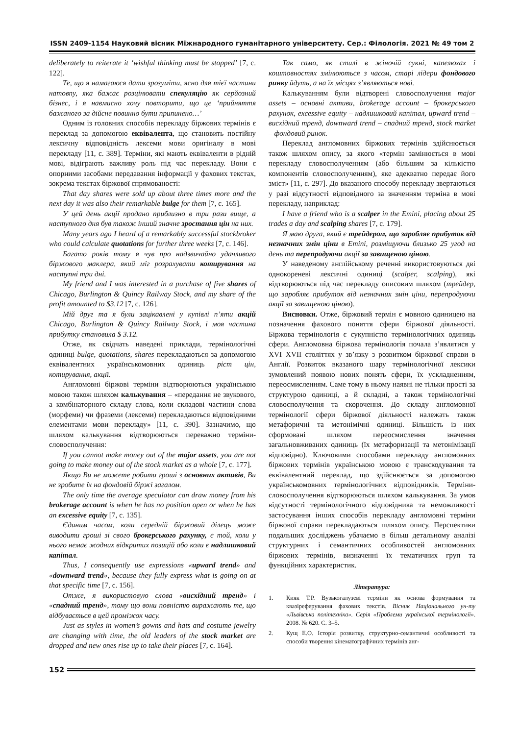ISSN 2409-1154 Науковий вісник Міжнародного гуманітарного університету. Сер.: Філологія. 2021 № 49 том 2
deliberately to reiterate it ‘wishful thinking must be stopped’ [7, с. 122].
Те, що я намагаюся дати зрозуміти, ясно для тієї частини натовпу, яка бажає розцінювати спекуляцію як серйозний бізнес, і я навмисно хочу повторити, що це ‘прийняття бажаного за дійсне повинно бути припинено…’
Одним із головних способів перекладу біржових термінів є переклад за допомогою еквівалента, що становить постійну лексичну відповідність лексеми мови оригіналу в мові перекладу [11, с. 389]. Терміни, які мають еквіваленти в рідній мові, відіграють важливу роль під час перекладу. Вони є опорними засобами передавання інформації у фахових текстах, зокрема текстах біржової спрямованості:
That day shares were sold up about three times more and the next day it was also their remarkable bulge for them [7, с. 165].
У цей день акції продано приблизно в три рази вище, а наступного дня був також інший значне зростання цін на них.
Many years ago I heard of a remarkably successful stockbroker who could calculate quotations for further three weeks [7, с. 146].
Багато років тому я чув про надзвичайно удачливого біржового маклера, який міг розрахувати котирування на наступні три дні.
My friend and I was interested in a purchase of five shares of Chicago, Burlington & Quincy Railway Stock, and my share of the profit amounted to $3.12 [7, с. 126].
Мій друг та я були зацікавлені у купівлі п’яти акцій Chicago, Burlington & Quincy Railway Stock, і моя частина прибутку становила $ 3.12.
Отже, як свідчать наведені приклади, термінологічні одиниці bulge, quotations, shares перекладаються за допомогою еквівалентних українськомовних одиниць ріст цін, котирування, акції.
Англомовні біржові терміни відтворюються українською мовою також шляхом калькування – «передання не звукового, а комбінаторного складу слова, коли складові частини слова (морфеми) чи фраземи (лексеми) перекладаються відповідними елементами мови перекладу» [11, с. 390]. Зазначимо, що шляхом калькування відтворюються переважно терміни-словосполучення:
If you cannot make money out of the major assets, you are not going to make money out of the stock market as a whole [7, с. 177].
Якщо Ви не можете робити гроші з основних активів, Ви не зробите їх на фондовій біржі загалом.
The only time the average speculator can draw money from his brokerage account is when he has no position open or when he has an excessive equity [7, с. 135].
Єдиним часом, коли середній біржовий ділець може виводити гроші зі свого брокерського рахунку, є той, коли у нього немає жодних відкритих позицій або коли є надлишковий капітал.
Thus, I consequently use expressions «upward trend» and «downward trend», because they fully express what is going on at that specific time [7, с. 156].
Отже, я використовую слова «висхідний тренд» і «спадний тренд», тому що вони повністю виражають те, що відбувається в цей проміжок часу.
Just as styles in women’s gowns and hats and costume jewelry are changing with time, the old leaders of the stock market are dropped and new ones rise up to take their places [7, с. 164].
Так само, як стилі в жіночій сукні, капелюхах і коштовностях змінюються з часом, старі лідери фондового ринку йдуть, а на їх місцях з’являються нові.
Калькуванням були відтворені словосполучення major assets – основні активи, brokerage account – брокерського рахунок, excessive equity – надлишковий капітал, upward trend – висхідний тренд, downward trend – спадний тренд, stock market – фондовий ринок.
Переклад англомовних біржових термінів здійснюється також шляхом опису, за якого «термін замінюється в мові перекладу словосполученням (або більшим за кількістю компонентів словосполученням), яке адекватно передає його зміст» [11, с. 297]. До вказаного способу перекладу звертаються у разі відсутності відповідного за значенням терміна в мові перекладу, наприклад:
I have a friend who is a scalper in the Emini, placing about 25 trades a day and scalping shares [7, с. 179].
Я маю друга, який є трейдером, що заробляє прибуток від незначних змін ціни в Emini, розміщуючи близько 25 угод на день та перепродуючи акції за завищеною ціною.
У наведеному англійському реченні використовуються дві однокореневі лексичні одиниці (scalper, scalping), які відтворюються під час перекладу описовим шляхом (трейдер, що заробляє прибуток від незначних змін ціни, перепродуючи акції за завищеною ціною).
Висновки. Отже, біржовий термін є мовною одиницею на позначення фахового поняття сфери біржової діяльності. Біржова термінологія є сукупністю термінологічних одиниць сфери. Англомовна біржова термінологія почала з’являтися у XVI–XVII століттях у зв’язку з розвитком біржової справи в Англії. Розвиток вказаного шару термінологічної лексики зумовлений появою нових понять сфери, їх ускладненням, переосмисленням. Саме тому в ньому наявні не тільки прості за структурою одиниці, а й складні, а також термінологічні словосполучення та скорочення. До складу англомовної термінології сфери біржової діяльності належать також метафоричні та метонімічні одиниці. Більшість із них сформовані шляхом переосмислення значення загальновживаних одиниць (їх метафоризації та метонімізації відповідно). Ключовими способами перекладу англомовних біржових термінів українською мовою є транскодування та еквівалентний переклад, що здійснюється за допомогою українськомовних термінологічних відповідників. Терміни-словосполучення відтворюються шляхом калькування. За умов відсутності термінологічного відповідника та неможливості застосування інших способів перекладу англомовні терміни біржової справи перекладаються шляхом опису. Перспективи подальших досліджень убачаємо в більш детальному аналізі структурних і семантичних особливостей англомовних біржових термінів, визначенні їх тематичних груп та функційних характеристик.
Література:
1. Кияк Т.Р. Вузькогалузеві терміни як основа формування та квазіреферування фахових текстів. Вісник Національного ун-ту «Львівська політехніка». Серія «Проблеми української термінології». 2008. № 620. С. 3–5.
2. Кущ Е.О. Історія розвитку, структурно-семантичні особливості та способи творення кінематографічних термінів анг-
152